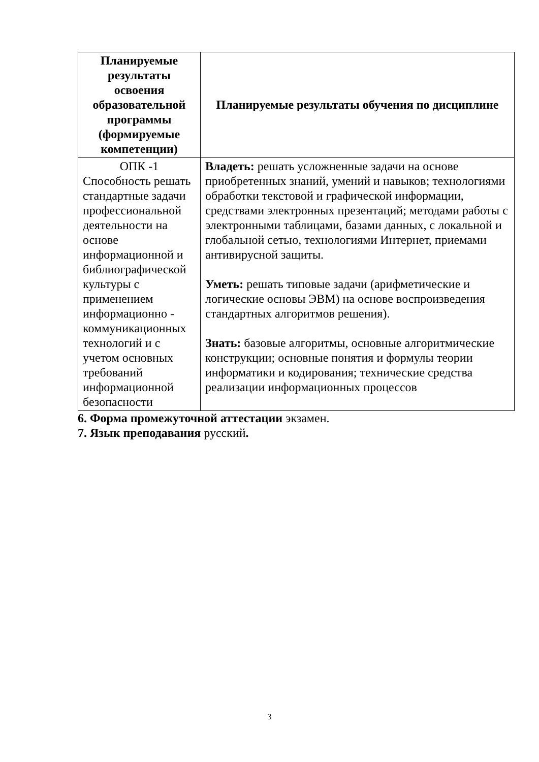| Планируемые результаты освоения образовательной программы (формируемые компетенции) | Планируемые результаты обучения по дисциплине |
| --- | --- |
| ОПК -1 Способность решать стандартные задачи профессиональной деятельности на основе информационной и библиографической культуры с применением информационно - коммуникационных технологий и с учетом основных требований информационной безопасности | Владеть: решать усложненные задачи на основе приобретенных знаний, умений и навыков; технологиями обработки текстовой и графической информации, средствами электронных презентаций; методами работы с электронными таблицами, базами данных, с локальной и глобальной сетью, технологиями Интернет, приемами антивирусной защиты. Уметь: решать типовые задачи (арифметические и логические основы ЭВМ) на основе воспроизведения стандартных алгоритмов решения). Знать: базовые алгоритмы, основные алгоритмические конструкции; основные понятия и формулы теории информатики и кодирования; технические средства реализации информационных процессов |
6. Форма промежуточной аттестации экзамен.
7. Язык преподавания русский.
3